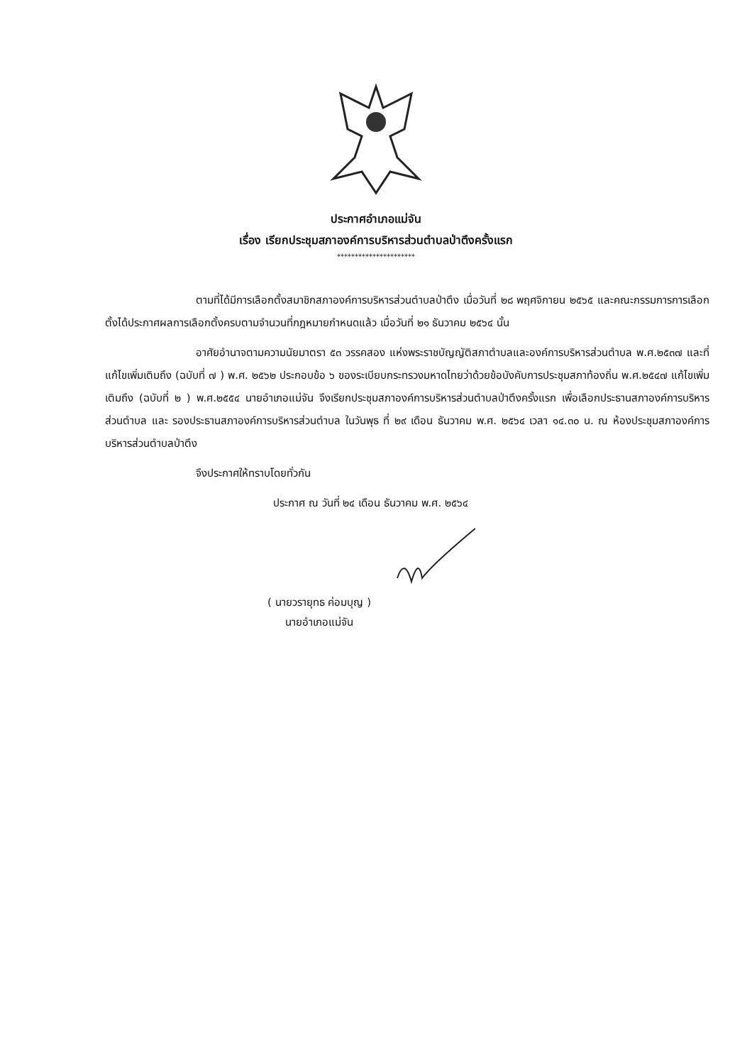ประกาศอำเภอแม่จัน
เรื่อง เรียกประชุมสภาองค์การบริหารส่วนตำบลป่าตึงครั้งแรก
**********************
ตามที่ได้มีการเลือกตั้งสมาชิกสภาองค์การบริหารส่วนตำบลป่าตึง เมื่อวันที่ ๒๘ พฤศจิกายน ๒๕๖๕ และคณะกรรมการการเลือกตั้งได้ประกาศผลการเลือกตั้งครบตามจำนวนที่กฎหมายกำหนดแล้ว เมื่อวันที่ ๒๑ ธันวาคม ๒๕๖๔ นั้น
อาศัยอำนาจตามความนัยมาตรา ๕๓ วรรคสอง แห่งพระราชบัญญัติสภาตำบลและองค์การบริหารส่วนตำบล พ.ศ.๒๕๓๗ และที่แก้ไขเพิ่มเติมถึง (ฉบับที่ ๗ ) พ.ศ. ๒๕๖๒ ประกอบข้อ ๖ ของระเบียบกระทรวงมหาดไทยว่าด้วยข้อบังคับการประชุมสภาท้องถิ่น พ.ศ.๒๕๔๗ แก้ไขเพิ่มเติมถึง (ฉบับที่ ๒ ) พ.ศ.๒๕๕๔ นายอำเภอแม่จัน จึงเรียกประชุมสภาองค์การบริหารส่วนตำบลป่าตึงครั้งแรก เพื่อเลือกประธานสภาองค์การบริหารส่วนตำบล และ รองประธานสภาองค์การบริหารส่วนตำบล ในวันพุธ ที่ ๒๙ เดือน ธันวาคม พ.ศ. ๒๕๖๔ เวลา ๑๔.๓๐ น. ณ ห้องประชุมสภาองค์การบริหารส่วนตำบลป่าตึง
จึงประกาศให้ทราบโดยทั่วกัน
ประกาศ ณ วันที่ ๒๔ เดือน ธันวาคม พ.ศ. ๒๕๖๔
( นายวรายุทธ ค่อมบุญ )
นายอำเภอแม่จัน